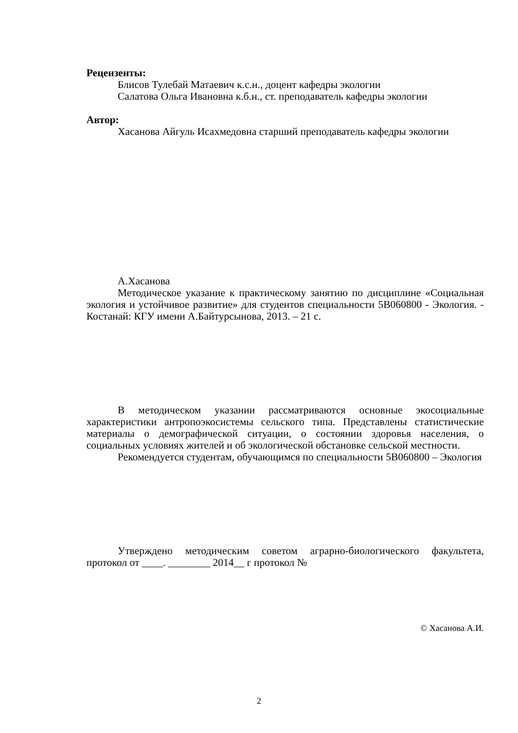Рецензенты:
Блисов Тулебай Матаевич к.с.н., доцент кафедры экологии
Салатова Ольга Ивановна к.б.н., ст. преподаватель кафедры экологии
Автор:
Хасанова Айгуль Исахмедовна старший преподаватель кафедры экологии
А.Хасанова
Методическое указание к практическому занятию по дисциплине «Социальная экология и устойчивое развитие» для студентов специальности 5В060800 - Экология. - Костанай: КГУ имени А.Байтурсынова, 2013. – 21 с.
В методическом указании рассматриваются основные экосоциальные характеристики антропоэкосистемы сельского типа. Представлены статистические материалы о демографической ситуации, о состоянии здоровья населения, о социальных условиях жителей и об экологической обстановке сельской местности.
Рекомендуется студентам, обучающимся по специальности 5В060800 – Экология
Утверждено методическим советом аграрно-биологического факультета, протокол от ____. ________ 2014__ г протокол №
© Хасанова А.И.
2